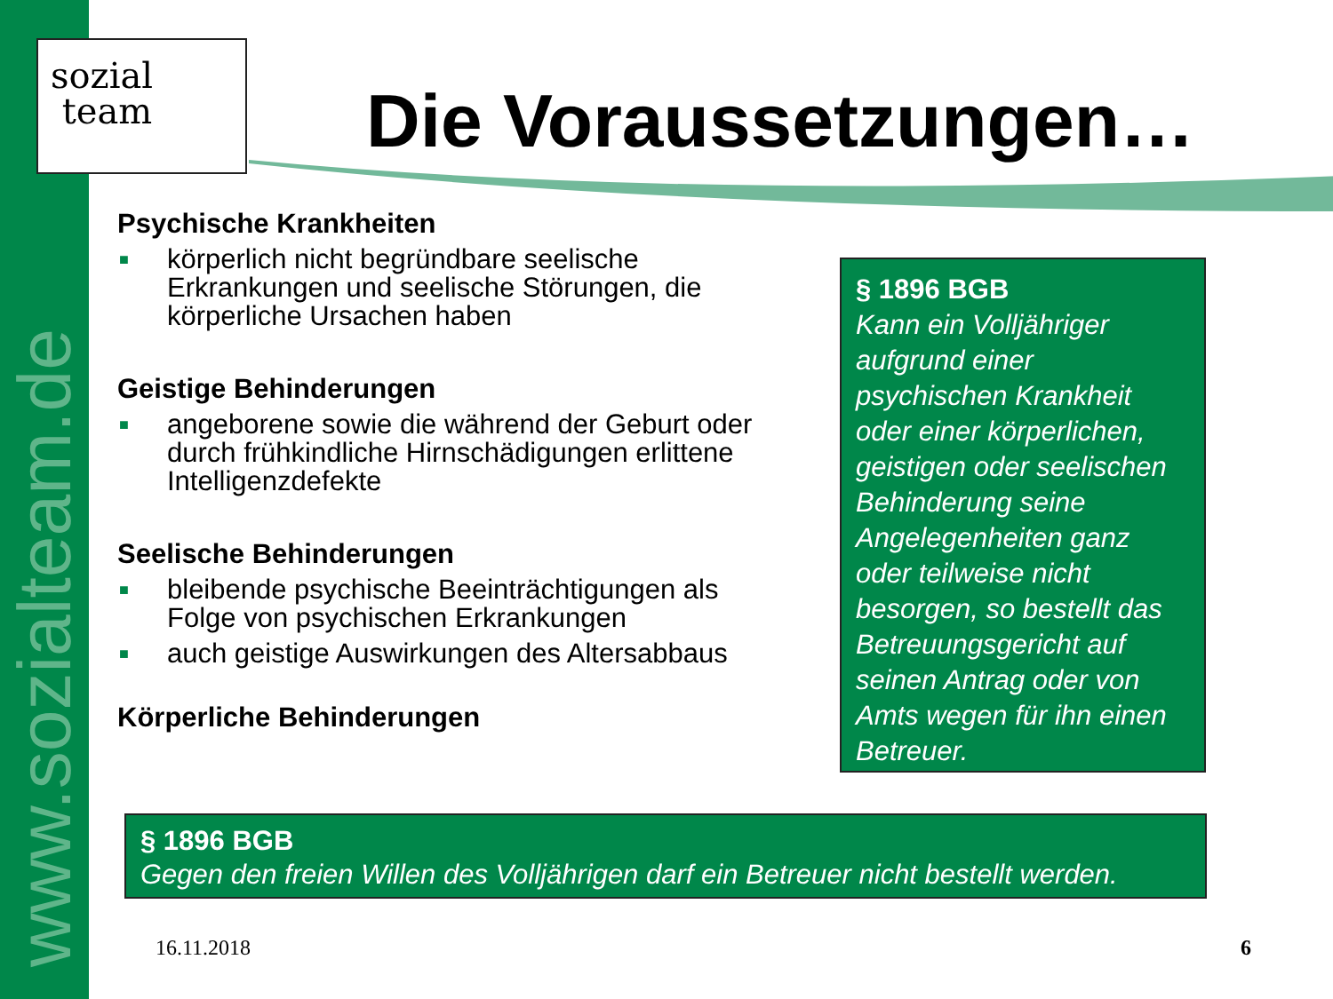www.sozialteam.de
sozial
team
Die Voraussetzungen…
Psychische Krankheiten
■ körperlich nicht begründbare seelische Erkrankungen und seelische Störungen, die körperliche Ursachen haben
Geistige Behinderungen
■ angeborene sowie die während der Geburt oder durch frühkindliche Hirnschädigungen erlittene Intelligenzdefekte
Seelische Behinderungen
■ bleibende psychische Beeinträchtigungen als Folge von psychischen Erkrankungen
■ auch geistige Auswirkungen des Altersabbaus
Körperliche Behinderungen
§ 1896 BGB
Kann ein Volljähriger aufgrund einer psychischen Krankheit oder einer körperlichen, geistigen oder seelischen Behinderung seine Angelegenheiten ganz oder teilweise nicht besorgen, so bestellt das Betreuungsgericht auf seinen Antrag oder von Amts wegen für ihn einen Betreuer.
§ 1896 BGB
Gegen den freien Willen des Volljährigen darf ein Betreuer nicht bestellt werden.
16.11.2018 6